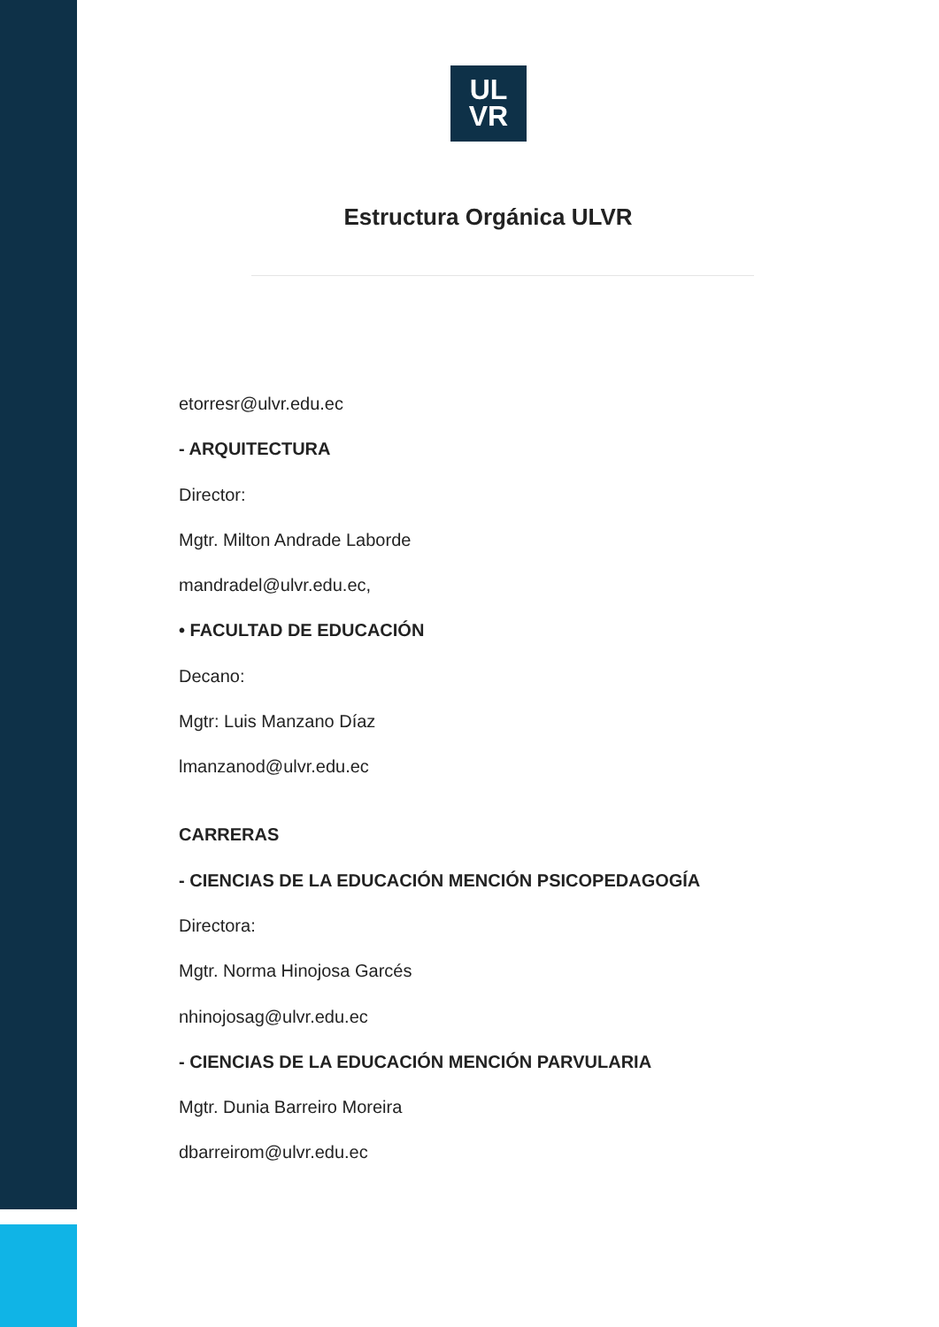UL
VR
Estructura Orgánica ULVR
etorresr@ulvr.edu.ec
- ARQUITECTURA
Director:
Mgtr. Milton Andrade Laborde
mandradel@ulvr.edu.ec,
• FACULTAD DE EDUCACIÓN
Decano:
Mgtr: Luis Manzano Díaz
lmanzanod@ulvr.edu.ec
CARRERAS
- CIENCIAS DE LA EDUCACIÓN MENCIÓN PSICOPEDAGOGÍA
Directora:
Mgtr. Norma Hinojosa Garcés
nhinojosag@ulvr.edu.ec
- CIENCIAS DE LA EDUCACIÓN MENCIÓN PARVULARIA
Mgtr. Dunia Barreiro Moreira
dbarreirom@ulvr.edu.ec